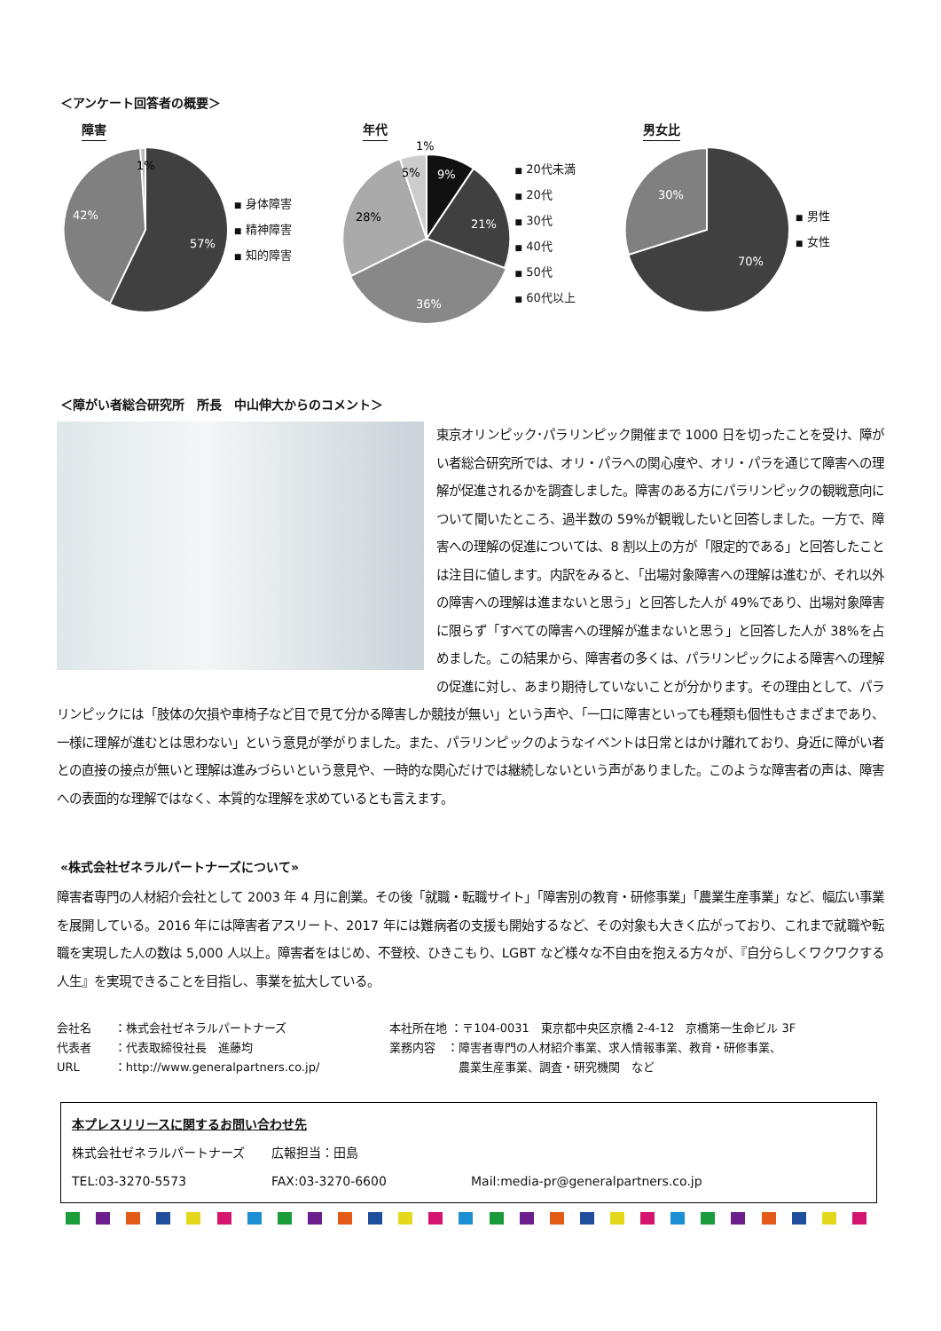＜アンケート回答者の概要＞
障害
1%
42%
57%
■ 身体障害
■ 精神障害
■ 知的障害
年代
1%
5%
9%
21%
28%
36%
■ 20代未満
■ 20代
■ 30代
■ 40代
■ 50代
■ 60代以上
男女比
30%
70%
■ 男性
■ 女性
＜障がい者総合研究所　所長　中山伸大からのコメント＞
東京オリンピック･パラリンピック開催まで 1000 日を切ったことを受け、障がい者総合研究所では、オリ・パラへの関心度や、オリ・パラを通じて障害への理解が促進されるかを調査しました。障害のある方にパラリンピックの観戦意向について聞いたところ、過半数の 59%が観戦したいと回答しました。一方で、障害への理解の促進については、8 割以上の方が「限定的である」と回答したことは注目に値します。内訳をみると、「出場対象障害への理解は進むが、それ以外の障害への理解は進まないと思う」と回答した人が 49%であり、出場対象障害に限らず「すべての障害への理解が進まないと思う」と回答した人が 38%を占めました。この結果から、障害者の多くは、パラリンピックによる障害への理解の促進に対し、あまり期待していないことが分かります。その理由として、パラリンピックには「肢体の欠損や車椅子など目で見て分かる障害しか競技が無い」という声や、「一口に障害といっても種類も個性もさまざまであり、一様に理解が進むとは思わない」という意見が挙がりました。また、パラリンピックのようなイベントは日常とはかけ離れており、身近に障がい者との直接の接点が無いと理解は進みづらいという意見や、一時的な関心だけでは継続しないという声がありました。このような障害者の声は、障害への表面的な理解ではなく、本質的な理解を求めているとも言えます。
«株式会社ゼネラルパートナーズについて»
障害者専門の人材紹介会社として 2003 年 4 月に創業。その後「就職・転職サイト」「障害別の教育・研修事業」「農業生産事業」など、幅広い事業を展開している。2016 年には障害者アスリート、2017 年には難病者の支援も開始するなど、その対象も大きく広がっており、これまで就職や転職を実現した人の数は 5,000 人以上。障害者をはじめ、不登校、ひきこもり、LGBT など様々な不自由を抱える方々が、『自分らしくワクワクする人生』を実現できることを目指し、事業を拡大している。
会社名　　：株式会社ゼネラルパートナーズ
代表者　　：代表取締役社長　進藤均
URL　　　：http://www.generalpartners.co.jp/
本社所在地 ：〒104-0031　東京都中央区京橋 2-4-12　京橋第一生命ビル 3F
業務内容　：障害者専門の人材紹介事業、求人情報事業、教育・研修事業、
　　　　　　農業生産事業、調査・研究機関　など
本プレスリリースに関するお問い合わせ先
株式会社ゼネラルパートナーズ 広報担当：田島
TEL:03-3270-5573 FAX:03-3270-6600 Mail:media-pr@generalpartners.co.jp